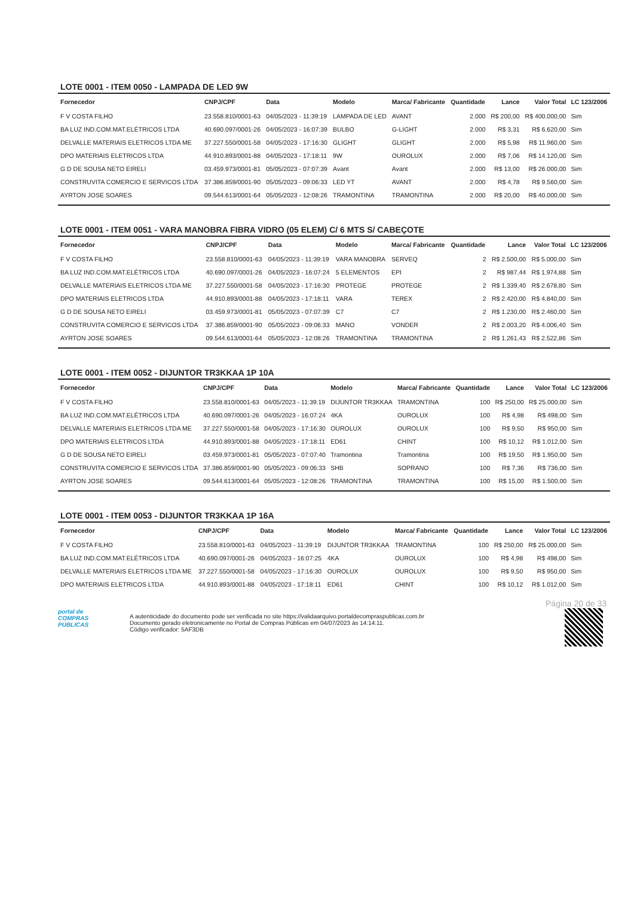LOTE 0001 - ITEM 0050 - LAMPADA DE LED 9W
| Fornecedor | CNPJ/CPF | Data | Modelo | Marca/ Fabricante | Quantidade | Lance | Valor Total | LC 123/2006 |
| --- | --- | --- | --- | --- | --- | --- | --- | --- |
| F V COSTA FILHO | 23.558.810/0001-63 | 04/05/2023 - 11:39:19 | LAMPADA DE LED | AVANT | 2.000 | R$ 200,00 | R$ 400.000,00 | Sim |
| BA LUZ IND.COM.MAT.ELÉTRICOS LTDA | 40.690.097/0001-26 | 04/05/2023 - 16:07:39 | BULBO | G-LIGHT | 2.000 | R$ 3,31 | R$ 6.620,00 | Sim |
| DELVALLE MATERIAIS ELETRICOS LTDA ME | 37.227.550/0001-58 | 04/05/2023 - 17:16:30 | GLIGHT | GLIGHT | 2.000 | R$ 5,98 | R$ 11.960,00 | Sim |
| DPO MATERIAIS ELETRICOS LTDA | 44.910.893/0001-88 | 04/05/2023 - 17:18:11 | 9W | OUROLUX | 2.000 | R$ 7,06 | R$ 14.120,00 | Sim |
| G D DE SOUSA NETO EIRELI | 03.459.973/0001-81 | 05/05/2023 - 07:07:39 | Avant | Avant | 2.000 | R$ 13,00 | R$ 26.000,00 | Sim |
| CONSTRUVITA COMERCIO E SERVICOS LTDA | 37.386.859/0001-90 | 05/05/2023 - 09:06:33 | LED YT | AVANT | 2.000 | R$ 4,78 | R$ 9.560,00 | Sim |
| AYRTON JOSE SOARES | 09.544.613/0001-64 | 05/05/2023 - 12:08:26 | TRAMONTINA | TRAMONTINA | 2.000 | R$ 20,00 | R$ 40.000,00 | Sim |
LOTE 0001 - ITEM 0051 - VARA MANOBRA FIBRA VIDRO (05 ELEM) C/ 6 MTS S/ CABEÇOTE
| Fornecedor | CNPJ/CPF | Data | Modelo | Marca/ Fabricante | Quantidade | Lance | Valor Total | LC 123/2006 |
| --- | --- | --- | --- | --- | --- | --- | --- | --- |
| F V COSTA FILHO | 23.558.810/0001-63 | 04/05/2023 - 11:39:19 | VARA MANOBRA | SERVEQ | 2 | R$ 2.500,00 | R$ 5.000,00 | Sim |
| BA LUZ IND.COM.MAT.ELÉTRICOS LTDA | 40.690.097/0001-26 | 04/05/2023 - 16:07:24 | 5 ELEMENTOS | EPI | 2 | R$ 987,44 | R$ 1.974,88 | Sim |
| DELVALLE MATERIAIS ELETRICOS LTDA ME | 37.227.550/0001-58 | 04/05/2023 - 17:16:30 | PROTEGE | PROTEGE | 2 | R$ 1.339,40 | R$ 2.678,80 | Sim |
| DPO MATERIAIS ELETRICOS LTDA | 44.910.893/0001-88 | 04/05/2023 - 17:18:11 | VARA | TEREX | 2 | R$ 2.420,00 | R$ 4.840,00 | Sim |
| G D DE SOUSA NETO EIRELI | 03.459.973/0001-81 | 05/05/2023 - 07:07:39 | C7 | C7 | 2 | R$ 1.230,00 | R$ 2.460,00 | Sim |
| CONSTRUVITA COMERCIO E SERVICOS LTDA | 37.386.859/0001-90 | 05/05/2023 - 09:06:33 | MANO | VONDER | 2 | R$ 2.003,20 | R$ 4.006,40 | Sim |
| AYRTON JOSE SOARES | 09.544.613/0001-64 | 05/05/2023 - 12:08:26 | TRAMONTINA | TRAMONTINA | 2 | R$ 1.261,43 | R$ 2.522,86 | Sim |
LOTE 0001 - ITEM 0052 - DIJUNTOR TR3KKAA 1P 10A
| Fornecedor | CNPJ/CPF | Data | Modelo | Marca/ Fabricante | Quantidade | Lance | Valor Total | LC 123/2006 |
| --- | --- | --- | --- | --- | --- | --- | --- | --- |
| F V COSTA FILHO | 23.558.810/0001-63 | 04/05/2023 - 11:39:19 | DIJUNTOR TR3KKAA | TRAMONTINA | 100 | R$ 250,00 | R$ 25.000,00 | Sim |
| BA LUZ IND.COM.MAT.ELÉTRICOS LTDA | 40.690.097/0001-26 | 04/05/2023 - 16:07:24 | 4KA | OUROLUX | 100 | R$ 4,98 | R$ 498,00 | Sim |
| DELVALLE MATERIAIS ELETRICOS LTDA ME | 37.227.550/0001-58 | 04/05/2023 - 17:16:30 | OUROLUX | OUROLUX | 100 | R$ 9,50 | R$ 950,00 | Sim |
| DPO MATERIAIS ELETRICOS LTDA | 44.910.893/0001-88 | 04/05/2023 - 17:18:11 | ED61 | CHINT | 100 | R$ 10,12 | R$ 1.012,00 | Sim |
| G D DE SOUSA NETO EIRELI | 03.459.973/0001-81 | 05/05/2023 - 07:07:40 | Tramontina | Tramontina | 100 | R$ 19,50 | R$ 1.950,00 | Sim |
| CONSTRUVITA COMERCIO E SERVICOS LTDA | 37.386.859/0001-90 | 05/05/2023 - 09:06:33 | SHB | SOPRANO | 100 | R$ 7,36 | R$ 736,00 | Sim |
| AYRTON JOSE SOARES | 09.544.613/0001-64 | 05/05/2023 - 12:08:26 | TRAMONTINA | TRAMONTINA | 100 | R$ 15,00 | R$ 1.500,00 | Sim |
LOTE 0001 - ITEM 0053 - DIJUNTOR TR3KKAA 1P 16A
| Fornecedor | CNPJ/CPF | Data | Modelo | Marca/ Fabricante | Quantidade | Lance | Valor Total | LC 123/2006 |
| --- | --- | --- | --- | --- | --- | --- | --- | --- |
| F V COSTA FILHO | 23.558.810/0001-63 | 04/05/2023 - 11:39:19 | DIJUNTOR TR3KKAA | TRAMONTINA | 100 | R$ 250,00 | R$ 25.000,00 | Sim |
| BA LUZ IND.COM.MAT.ELÉTRICOS LTDA | 40.690.097/0001-26 | 04/05/2023 - 16:07:25 | 4KA | OUROLUX | 100 | R$ 4,98 | R$ 498,00 | Sim |
| DELVALLE MATERIAIS ELETRICOS LTDA ME | 37.227.550/0001-58 | 04/05/2023 - 17:16:30 | OUROLUX | OUROLUX | 100 | R$ 9,50 | R$ 950,00 | Sim |
| DPO MATERIAIS ELETRICOS LTDA | 44.910.893/0001-88 | 04/05/2023 - 17:18:11 | ED61 | CHINT | 100 | R$ 10,12 | R$ 1.012,00 | Sim |
Página 20 de 33
portal de
COMPRAS
PÚBLICAS
A autenticidade do documento pode ser verificada no site https://validaarquivo.portaldecompraspublicas.com.br
Documento gerado eletronicamente no Portal de Compras Públicas em 04/07/2023 às 14:14:11.
Código verificador: 5AF3DB